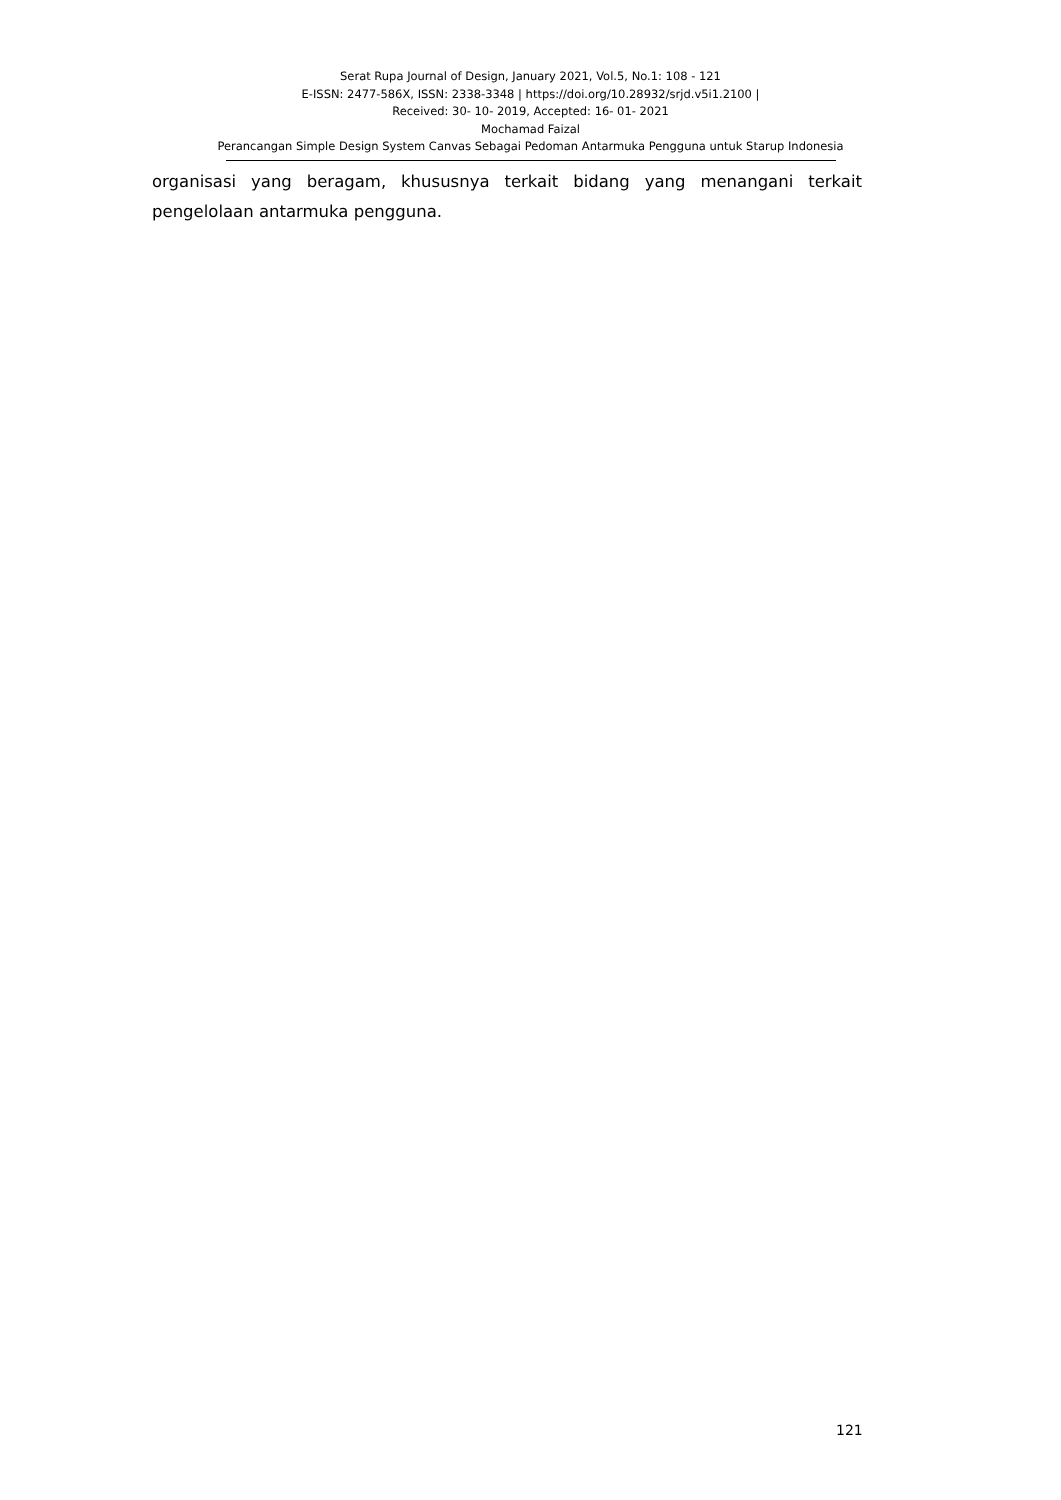Serat Rupa Journal of Design, January 2021, Vol.5, No.1: 108 - 121
E-ISSN: 2477-586X, ISSN: 2338-3348 | https://doi.org/10.28932/srjd.v5i1.2100 |
Received: 30- 10- 2019, Accepted: 16- 01- 2021
Mochamad Faizal
Perancangan Simple Design System Canvas Sebagai Pedoman Antarmuka Pengguna untuk Starup Indonesia
organisasi yang beragam, khususnya terkait bidang yang menangani terkait pengelolaan antarmuka pengguna.
121